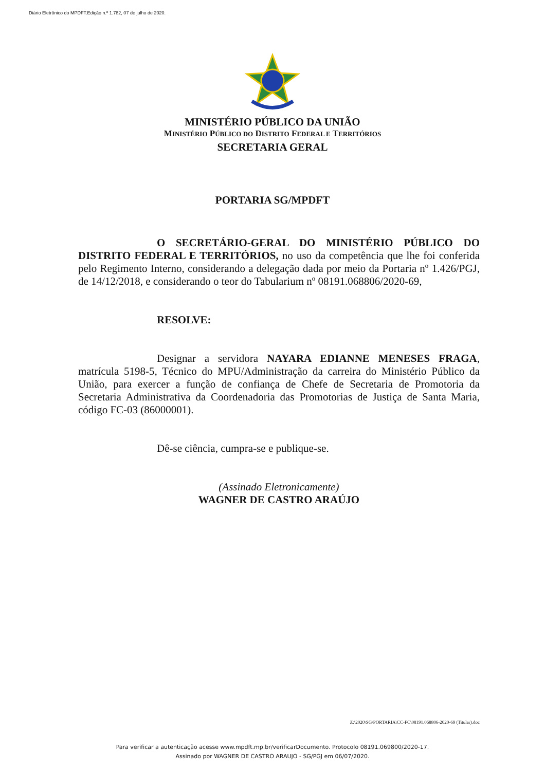Diário Eletrônico do MPDFT.Edição n.º 1.782, 07 de julho de 2020.
MINISTÉRIO PÚBLICO DA UNIÃO
MINISTÉRIO PÚBLICO DO DISTRITO FEDERAL E TERRITÓRIOS
SECRETARIA GERAL
PORTARIA SG/MPDFT
O SECRETÁRIO-GERAL DO MINISTÉRIO PÚBLICO DO DISTRITO FEDERAL E TERRITÓRIOS, no uso da competência que lhe foi conferida pelo Regimento Interno, considerando a delegação dada por meio da Portaria nº 1.426/PGJ, de 14/12/2018, e considerando o teor do Tabularium nº 08191.068806/2020-69,
RESOLVE:
Designar a servidora NAYARA EDIANNE MENESES FRAGA, matrícula 5198-5, Técnico do MPU/Administração da carreira do Ministério Público da União, para exercer a função de confiança de Chefe de Secretaria de Promotoria da Secretaria Administrativa da Coordenadoria das Promotorias de Justiça de Santa Maria, código FC-03 (86000001).
Dê-se ciência, cumpra-se e publique-se.
(Assinado Eletronicamente)
WAGNER DE CASTRO ARAÚJO
Z:\2020\SG\PORTARIA\CC-FC\08191.068806-2020-69 (Titular).doc
Para verificar a autenticação acesse www.mpdft.mp.br/verificarDocumento. Protocolo 08191.069800/2020-17.
Assinado por WAGNER DE CASTRO ARAUJO - SG/PGJ em 06/07/2020.